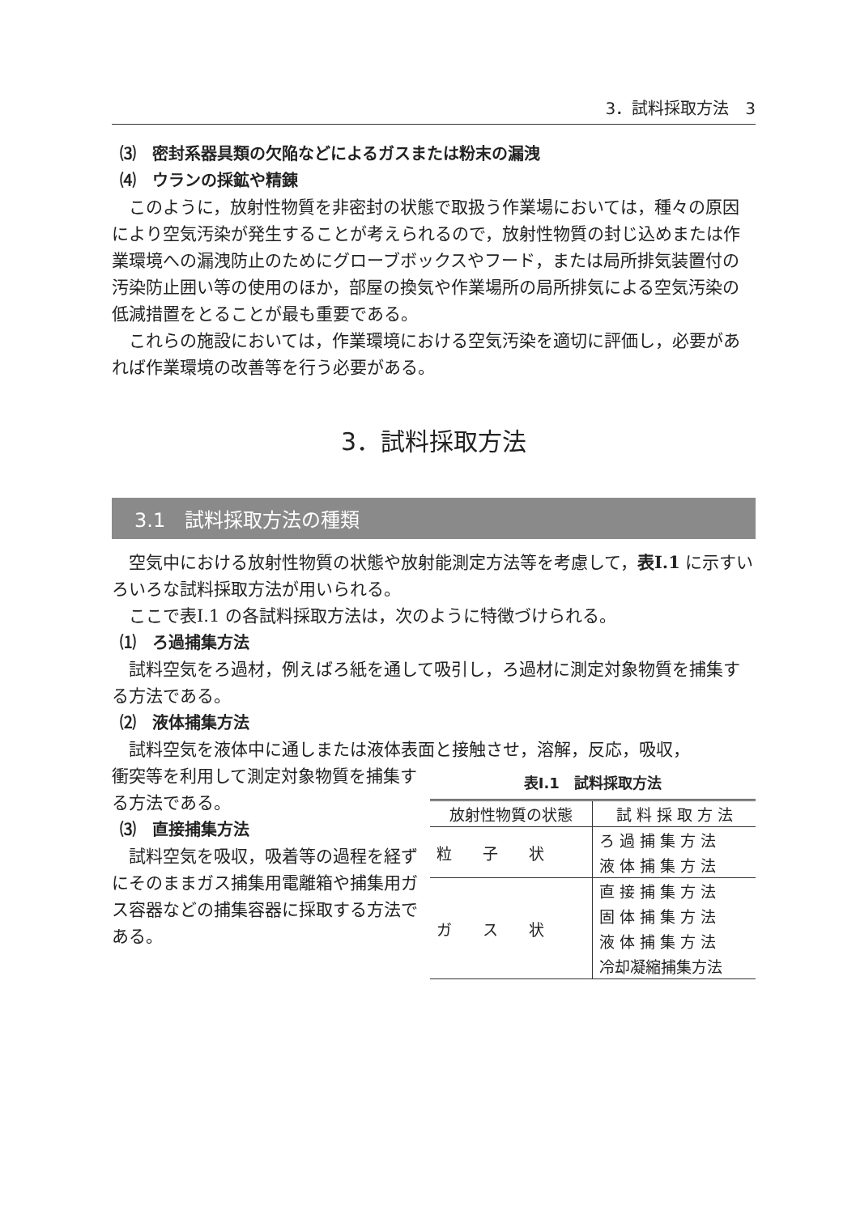3．試料採取方法　3
⑶　密封系器具類の欠陥などによるガスまたは粉末の漏洩
⑷　ウランの採鉱や精錬
このように，放射性物質を非密封の状態で取扱う作業場においては，種々の原因により空気汚染が発生することが考えられるので，放射性物質の封じ込めまたは作業環境への漏洩防止のためにグローブボックスやフード，または局所排気装置付の汚染防止囲い等の使用のほか，部屋の換気や作業場所の局所排気による空気汚染の低減措置をとることが最も重要である。
これらの施設においては，作業環境における空気汚染を適切に評価し，必要があれば作業環境の改善等を行う必要がある。
3．試料採取方法
3.1　試料採取方法の種類
空気中における放射性物質の状態や放射能測定方法等を考慮して，表Ⅰ.1 に示すいろいろな試料採取方法が用いられる。
ここで表Ⅰ.1 の各試料採取方法は，次のように特徴づけられる。
⑴　ろ過捕集方法
試料空気をろ過材，例えばろ紙を通して吸引し，ろ過材に測定対象物質を捕集する方法である。
⑵　液体捕集方法
試料空気を液体中に通しまたは液体表面と接触させ，溶解，反応，吸収，
衝突等を利用して測定対象物質を捕集する方法である。
⑶　直接捕集方法
試料空気を吸収，吸着等の過程を経ずにそのままガス捕集用電離箱や捕集用ガス容器などの捕集容器に採取する方法である。
表Ⅰ.1　試料採取方法
| 放射性物質の状態 | 試 料 採 取 方 法 |
| --- | --- |
| 粒 子 状 | ろ 過 捕 集 方 法 |
| | 液 体 捕 集 方 法 |
| ガ ス 状 | 直 接 捕 集 方 法 |
| | 固 体 捕 集 方 法 |
| | 液 体 捕 集 方 法 |
| | 冷却凝縮捕集方法 |